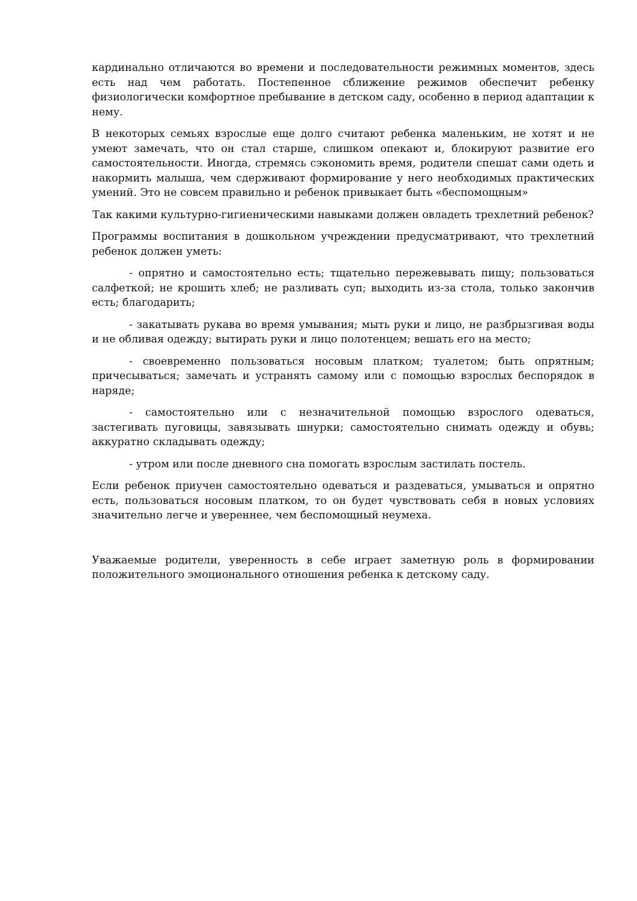кардинально отличаются во времени и последовательности режимных моментов, здесь есть над чем работать. Постепенное сближение режимов обеспечит ребенку физиологически комфортное пребывание в детском саду, особенно в период адаптации к нему.
В некоторых семьях взрослые еще долго считают ребенка маленьким, не хотят и не умеют замечать, что он стал старше, слишком опекают и, блокируют развитие его самостоятельности. Иногда, стремясь сэкономить время, родители спешат сами одеть и накормить малыша, чем сдерживают формирование у него необходимых практических умений. Это не совсем правильно и ребенок привыкает быть «беспомощным»
Так какими культурно-гигиеническими навыками должен овладеть трехлетний ребенок?
Программы воспитания в дошкольном учреждении предусматривают, что трехлетний ребенок должен уметь:
- опрятно и самостоятельно есть; тщательно пережевывать пищу; пользоваться салфеткой; не крошить хлеб; не разливать суп; выходить из-за стола, только закончив есть; благодарить;
- закатывать рукава во время умывания; мыть руки и лицо, не разбрызгивая воды и не обливая одежду; вытирать руки и лицо полотенцем; вешать его на место;
- своевременно пользоваться носовым платком; туалетом; быть опрятным; причесываться; замечать и устранять самому или с помощью взрослых беспорядок в наряде;
- самостоятельно или с незначительной помощью взрослого одеваться, застегивать пуговицы, завязывать шнурки; самостоятельно снимать одежду и обувь; аккуратно складывать одежду;
- утром или после дневного сна помогать взрослым застилать постель.
Если ребенок приучен самостоятельно одеваться и раздеваться, умываться и опрятно есть, пользоваться носовым платком, то он будет чувствовать себя в новых условиях значительно легче и увереннее, чем беспомощный неумеха.
Уважаемые родители, уверенность в себе играет заметную роль в формировании положительного эмоционального отношения ребенка к детскому саду.